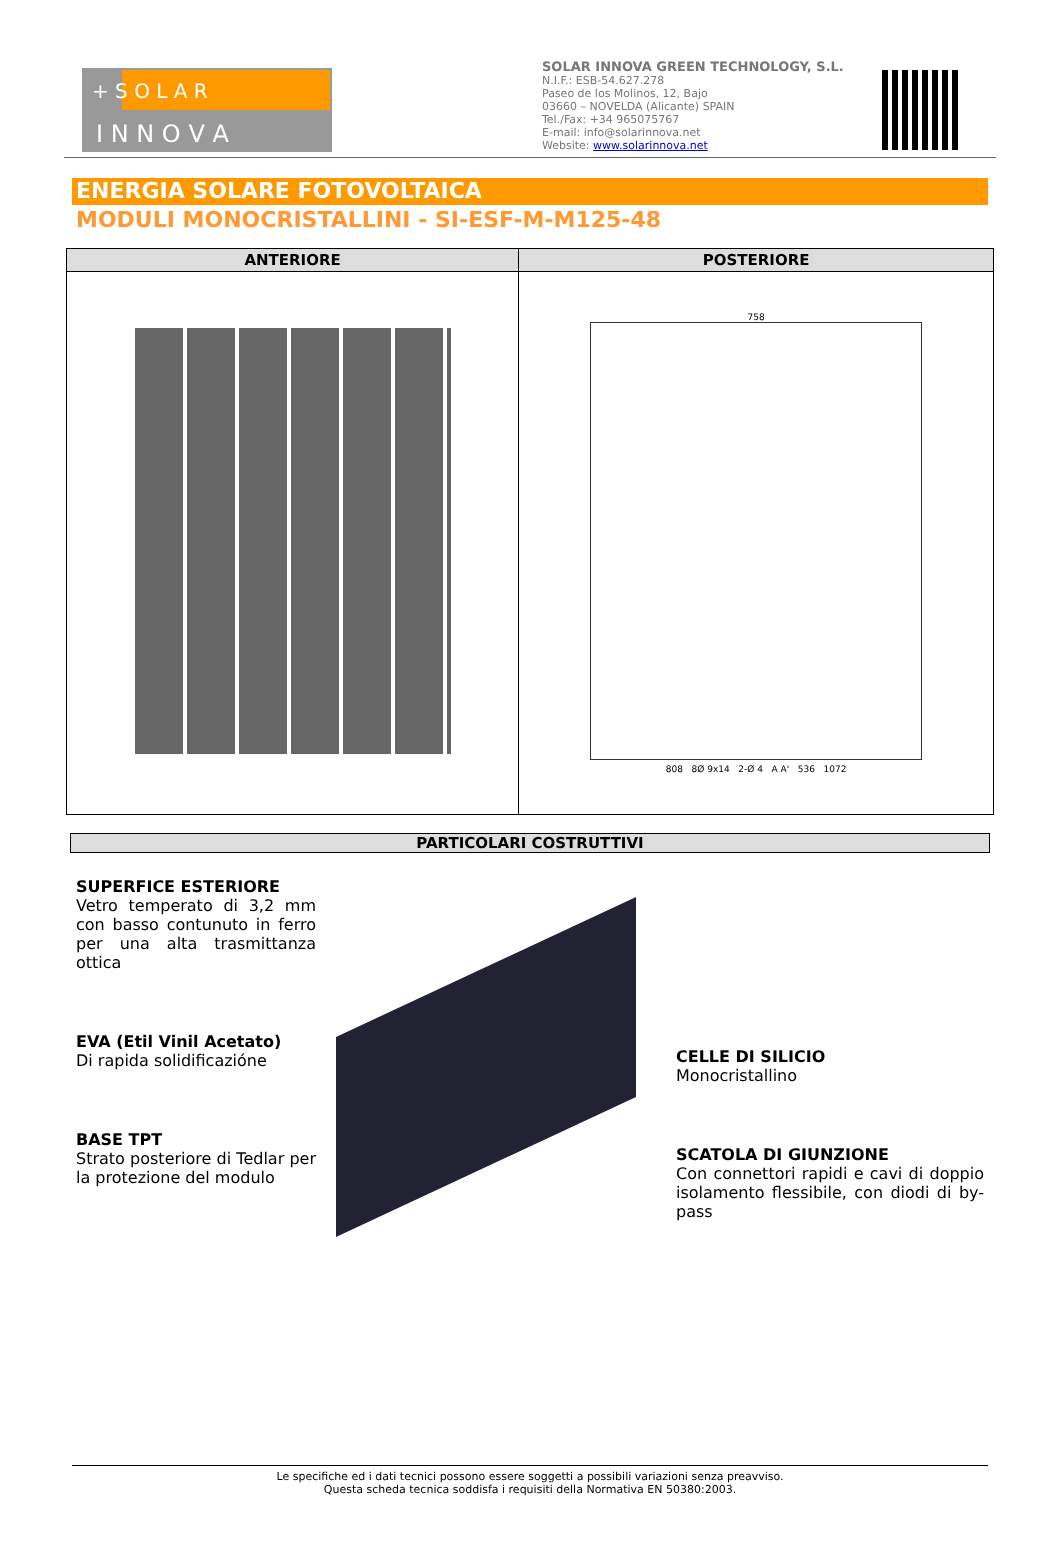+ S O L A R
I N N O V A
SOLAR INNOVA GREEN TECHNOLOGY, S.L.
N.I.F.: ESB-54.627.278
Paseo de los Molinos, 12, Bajo
03660 – NOVELDA (Alicante) SPAIN
Tel./Fax: +34 965075767
E-mail: info@solarinnova.net
Website: www.solarinnova.net
ENERGIA SOLARE FOTOVOLTAICA
MODULI MONOCRISTALLINI - SI-ESF-M-M125-48
| ANTERIORE | POSTERIORE |
| --- | --- |
| | 758 808 8Ø 9x14 2-Ø 4 A A' 536 1072 |
PARTICOLARI COSTRUTTIVI
SUPERFICE ESTERIORE
Vetro temperato di 3,2 mm con basso contunuto in ferro per una alta trasmittanza ottica
EVA (Etil Vinil Acetato)
Di rapida solidificazióne
BASE TPT
Strato posteriore di Tedlar per la protezione del modulo
CELLE DI SILICIO
Monocristallino
SCATOLA DI GIUNZIONE
Con connettori rapidi e cavi di doppio isolamento flessibile, con diodi di by-pass
Le specifiche ed i dati tecnici possono essere soggetti a possibili variazioni senza preavviso.
Questa scheda tecnica soddisfa i requisiti della Normativa EN 50380:2003.